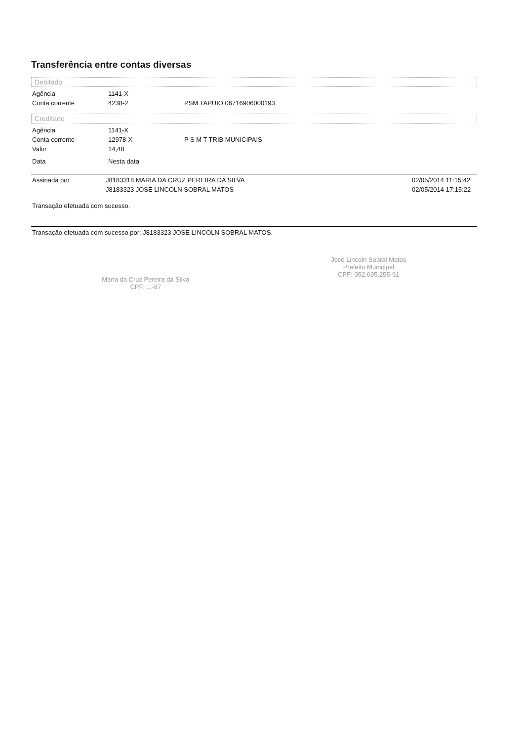Transferência entre contas diversas
Debitado
| Agência | 1141-X | |
| Conta corrente | 4238-2 | PSM TAPUIO 06716906000193 |
Creditado
| Agência | 1141-X | |
| Conta corrente | 12978-X | P S M T TRIB MUNICIPAIS |
| Valor | 14,48 | |
| Data | Nesta data | |
| Assinada por | J8183318 MARIA DA CRUZ PEREIRA DA SILVA | 02/05/2014 11:15:42 |
| | J8183323 JOSE LINCOLN SOBRAL MATOS | 02/05/2014 17:15:22 |
Transação efetuada com sucesso.
Transação efetuada com sucesso por: J8183323 JOSE LINCOLN SOBRAL MATOS.
Maria da Cruz Pereira da Silva
CPF: ...-87
José Lincoln Sobral Matos
Prefeito Municipal
CPF: 052.695.255-91